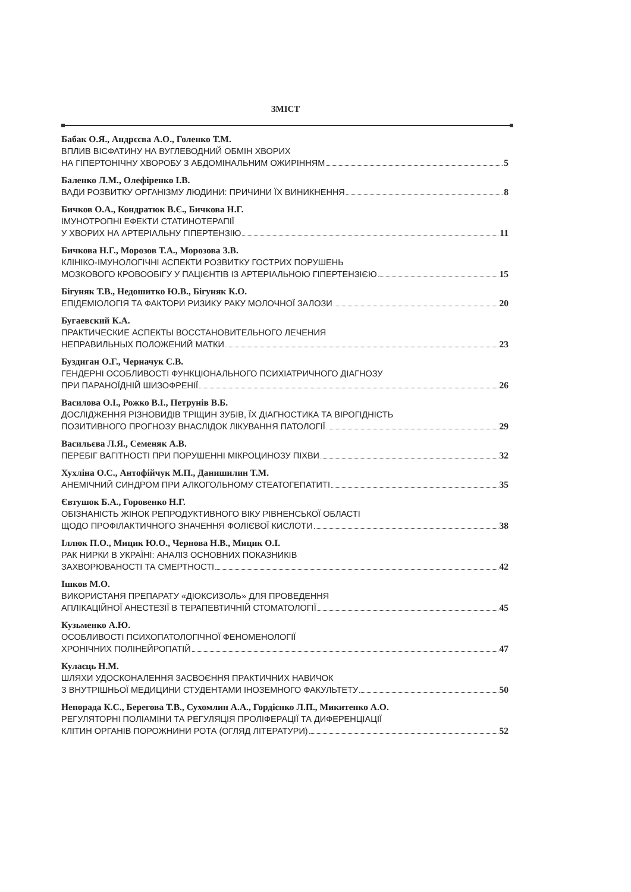ЗМІСТ
Бабак О.Я., Андрєєва А.О., Голенко Т.М.
ВПЛИВ ВІСФАТИНУ НА ВУГЛЕВОДНИЙ ОБМІН ХВОРИХ
НА ГІПЕРТОНІЧНУ ХВОРОБУ З АБДОМІНАЛЬНИМ ОЖИРІННЯМ 5
Баленко Л.М., Олефіренко І.В.
ВАДИ РОЗВИТКУ ОРГАНІЗМУ ЛЮДИНИ: ПРИЧИНИ ЇХ ВИНИКНЕННЯ 8
Бичков О.А., Кондратюк В.Є., Бичкова Н.Г.
ІМУНОТРОПНІ ЕФЕКТИ СТАТИНОТЕРАПІЇ
У ХВОРИХ НА АРТЕРІАЛЬНУ ГІПЕРТЕНЗІЮ 11
Бичкова Н.Г., Морозов Т.А., Морозова З.В.
КЛІНІКО-ІМУНОЛОГІЧНІ АСПЕКТИ РОЗВИТКУ ГОСТРИХ ПОРУШЕНЬ
МОЗКОВОГО КРОВООБІГУ У ПАЦІЄНТІВ ІЗ АРТЕРІАЛЬНОЮ ГІПЕРТЕНЗІЄЮ 15
Бігуняк Т.В., Недошитко Ю.В., Бігуняк К.О.
ЕПІДЕМІОЛОГІЯ ТА ФАКТОРИ РИЗИКУ РАКУ МОЛОЧНОЇ ЗАЛОЗИ 20
Бугаевский К.А.
ПРАКТИЧЕСКИЕ АСПЕКТЫ ВОССТАНОВИТЕЛЬНОГО ЛЕЧЕНИЯ
НЕПРАВИЛЬНЫХ ПОЛОЖЕНИЙ МАТКИ 23
Буздиган О.Г., Черначук С.В.
ГЕНДЕРНІ ОСОБЛИВОСТІ ФУНКЦІОНАЛЬНОГО ПСИХІАТРИЧНОГО ДІАГНОЗУ
ПРИ ПАРАНОЇДНІЙ ШИЗОФРЕНІЇ 26
Василова О.І., Рожко В.І., Петрунів В.Б.
ДОСЛІДЖЕННЯ РІЗНОВИДІВ ТРІЩИН ЗУБІВ, ЇХ ДІАГНОСТИКА ТА ВІРОГІДНІСТЬ
ПОЗИТИВНОГО ПРОГНОЗУ ВНАСЛІДОК ЛІКУВАННЯ ПАТОЛОГІЇ 29
Васильєва Л.Я., Семеняк А.В.
ПЕРЕБІГ ВАГІТНОСТІ ПРИ ПОРУШЕННІ МІКРОЦИНОЗУ ПІХВИ 32
Хухліна О.С., Антофійчук М.П., Данишилин Т.М.
АНЕМІЧНИЙ СИНДРОМ ПРИ АЛКОГОЛЬНОМУ СТЕАТОГЕПАТИТІ 35
Євтушок Б.А., Горовенко Н.Г.
ОБІЗНАНІСТЬ ЖІНОК РЕПРОДУКТИВНОГО ВІКУ РІВНЕНСЬКОЇ ОБЛАСТІ
ЩОДО ПРОФІЛАКТИЧНОГО ЗНАЧЕННЯ ФОЛІЄВОЇ КИСЛОТИ 38
Іллюк П.О., Мицик Ю.О., Чернова Н.В., Мицик О.І.
РАК НИРКИ В УКРАЇНІ: АНАЛІЗ ОСНОВНИХ ПОКАЗНИКІВ
ЗАХВОРЮВАНОСТІ ТА СМЕРТНОСТІ 42
Ішков М.О.
ВИКОРИСТАНЯ ПРЕПАРАТУ «ДІОКСИЗОЛЬ» ДЛЯ ПРОВЕДЕННЯ
АПЛІКАЦІЙНОЇ АНЕСТЕЗІЇ В ТЕРАПЕВТИЧНІЙ СТОМАТОЛОГІЇ 45
Кузьменко А.Ю.
ОСОБЛИВОСТІ ПСИХОПАТОЛОГІЧНОЇ ФЕНОМЕНОЛОГІЇ
ХРОНІЧНИХ ПОЛІНЕЙРОПАТІЙ 47
Кулаєць Н.М.
ШЛЯХИ УДОСКОНАЛЕННЯ ЗАСВОЄННЯ ПРАКТИЧНИХ НАВИЧОК
З ВНУТРІШНЬОЇ МЕДИЦИНИ СТУДЕНТАМИ ІНОЗЕМНОГО ФАКУЛЬТЕТУ 50
Непорада К.С., Берегова Т.В., Сухомлин А.А., Гордієнко Л.П., Микитенко А.О.
РЕГУЛЯТОРНІ ПОЛІАМІНИ ТА РЕГУЛЯЦІЯ ПРОЛІФЕРАЦІЇ ТА ДИФЕРЕНЦІАЦІЇ
КЛІТИН ОРГАНІВ ПОРОЖНИНИ РОТА (ОГЛЯД ЛІТЕРАТУРИ) 52